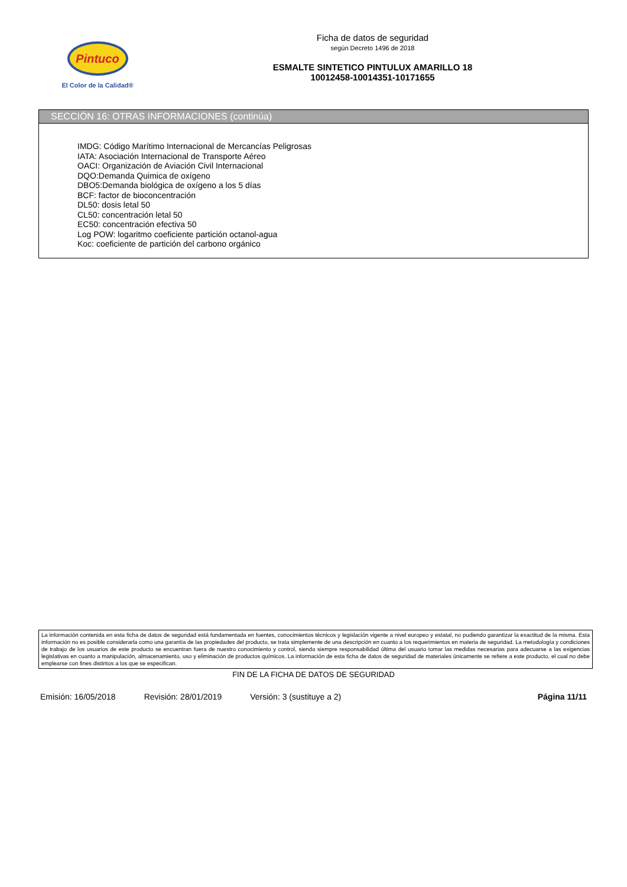Pintuco
El Color de la Calidad®
Ficha de datos de seguridad
según Decreto 1496 de 2018
ESMALTE SINTETICO PINTULUX AMARILLO 18
10012458-10014351-10171655
SECCIÓN 16: OTRAS INFORMACIONES (continúa)
IMDG: Código Marítimo Internacional de Mercancías Peligrosas
IATA: Asociación Internacional de Transporte Aéreo
OACI: Organización de Aviación Civil Internacional
DQO:Demanda Quimica de oxígeno
DBO5:Demanda biológica de oxígeno a los 5 días
BCF: factor de bioconcentración
DL50: dosis letal 50
CL50: concentración letal 50
EC50: concentración efectiva 50
Log POW: logaritmo coeficiente partición octanol-agua
Koc: coeficiente de partición del carbono orgánico
La información contenida en esta ficha de datos de seguridad está fundamentada en fuentes, conocimientos técnicos y legislación vigente a nivel europeo y estatal, no pudiendo garantizar la exactitud de la misma. Esta información no es posible considerarla como una garantía de las propiedades del producto, se trata simplemente de una descripción en cuanto a los requerimientos en materia de seguridad. La metodología y condiciones de trabajo de los usuarios de este producto se encuentran fuera de nuestro conocimiento y control, siendo siempre responsabilidad última del usuario tomar las medidas necesarias para adecuarse a las exigencias legislativas en cuanto a manipulación, almacenamiento, uso y eliminación de productos químicos. La información de esta ficha de datos de seguridad de materiales únicamente se refiere a este producto, el cual no debe emplearse con fines distintos a los que se especifican.
FIN DE LA FICHA DE DATOS DE SEGURIDAD
Emisión: 16/05/2018 Revisión: 28/01/2019 Versión: 3 (sustituye a 2) Página 11/11